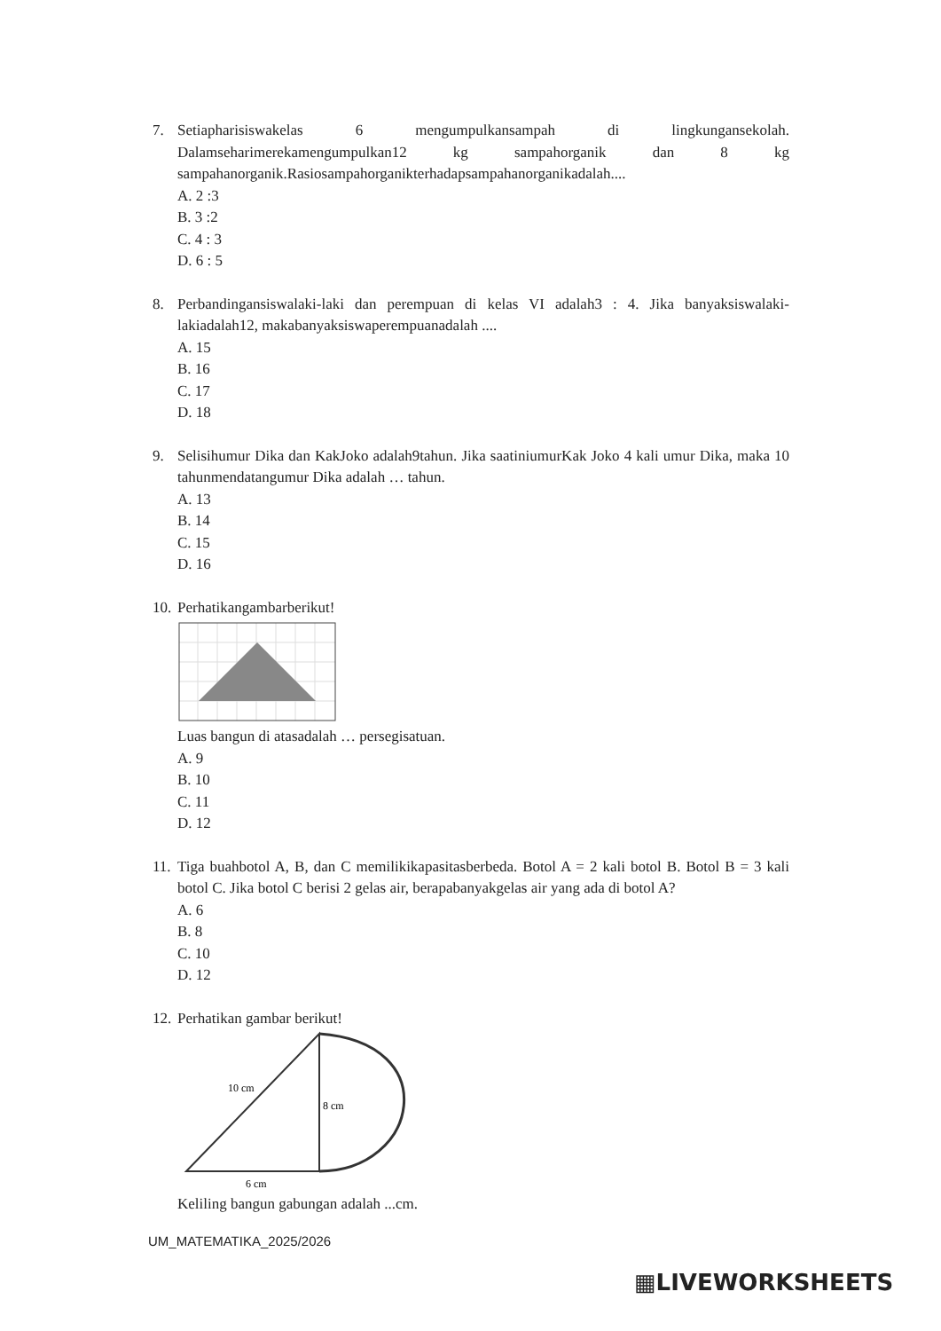7. Setiapharisiswakelas 6 mengumpulkansampah di lingkungansekolah. Dalamseharimerekamengumpulkan12 kg sampahorganik dan 8 kg sampahanorganik.Rasiosampahorganikterhadapsampahanorganikadalah....
A. 2 :3
B. 3 :2
C. 4 : 3
D. 6 : 5
8. Perbandingansiswalaki-laki dan perempuan di kelas VI adalah3 : 4. Jika banyaksiswalaki-lakiadalah12, makabanyaksiswaperempuanadalah ....
A. 15
B. 16
C. 17
D. 18
9. Selisihumur Dika dan KakJoko adalah9tahun. Jika saatiniumurKak Joko 4 kali umur Dika, maka 10 tahunmendatangumur Dika adalah … tahun.
A. 13
B. 14
C. 15
D. 16
10. Perhatikangambarberikut!
Luas bangun di atasadalah … persegisatuan.
A. 9
B. 10
C. 11
D. 12
11. Tiga buahbotol A, B, dan C memilikikapasitasberbeda. Botol A = 2 kali botol B. Botol B = 3 kali botol C. Jika botol C berisi 2 gelas air, berapabanyakgelas air yang ada di botol A?
A. 6
B. 8
C. 10
D. 12
12. Perhatikan gambar berikut!
10 cm
8 cm
6 cm
Keliling bangun gabungan adalah ...cm.
UM_MATEMATIKA_2025/2026
▦LIVEWORKSHEETS